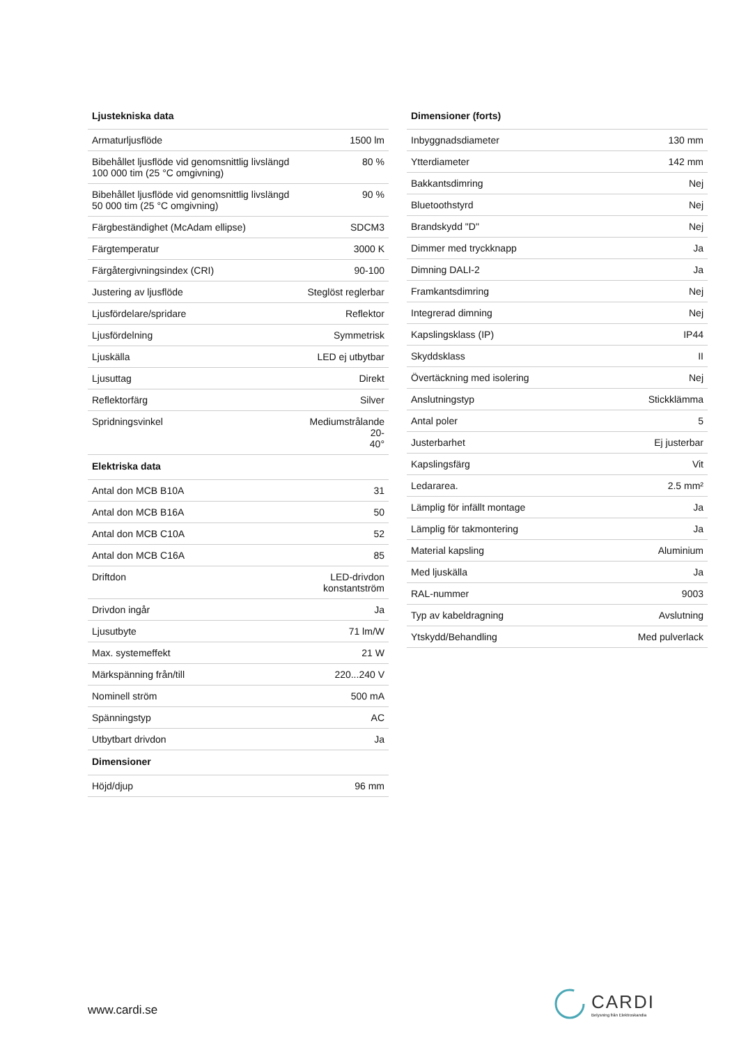| Ljustekniska data | |
| --- | --- |
| Armaturljusflöde | 1500 lm |
| Bibehållet ljusflöde vid genomsnittlig livslängd 100 000 tim (25 °C omgivning) | 80 % |
| Bibehållet ljusflöde vid genomsnittlig livslängd 50 000 tim (25 °C omgivning) | 90 % |
| Färgbeständighet (McAdam ellipse) | SDCM3 |
| Färgtemperatur | 3000 K |
| Färgåtergivningsindex (CRI) | 90-100 |
| Justering av ljusflöde | Steglöst reglerbar |
| Ljusfördelare/spridare | Reflektor |
| Ljusfördelning | Symmetrisk |
| Ljuskälla | LED ej utbytbar |
| Ljusuttag | Direkt |
| Reflektorfärg | Silver |
| Spridningsvinkel | Mediumstrålande 20- 40° |
| Elektriska data | |
| Antal don MCB B10A | 31 |
| Antal don MCB B16A | 50 |
| Antal don MCB C10A | 52 |
| Antal don MCB C16A | 85 |
| Driftdon | LED-drivdon konstantström |
| Drivdon ingår | Ja |
| Ljusutbyte | 71 lm/W |
| Max. systemeffekt | 21 W |
| Märkspänning från/till | 220...240 V |
| Nominell ström | 500 mA |
| Spänningstyp | AC |
| Utbytbart drivdon | Ja |
| Dimensioner | |
| Höjd/djup | 96 mm |
| Dimensioner (forts) | |
| --- | --- |
| Inbyggnadsdiameter | 130 mm |
| Ytterdiameter | 142 mm |
| Bakkantsdimring | Nej |
| Bluetoothstyrd | Nej |
| Brandskydd "D" | Nej |
| Dimmer med tryckknapp | Ja |
| Dimning DALI-2 | Ja |
| Framkantsdimring | Nej |
| Integrerad dimning | Nej |
| Kapslingsklass (IP) | IP44 |
| Skyddsklass | II |
| Övertäckning med isolering | Nej |
| Anslutningstyp | Stickklämma |
| Antal poler | 5 |
| Justerbarhet | Ej justerbar |
| Kapslingsfärg | Vit |
| Ledararea. | 2.5 mm² |
| Lämplig för infällt montage | Ja |
| Lämplig för takmontering | Ja |
| Material kapsling | Aluminium |
| Med ljuskälla | Ja |
| RAL-nummer | 9003 |
| Typ av kabeldragning | Avslutning |
| Ytskydd/Behandling | Med pulverlack |
www.cardi.se
CARDI
Belysning från Elektroskandia